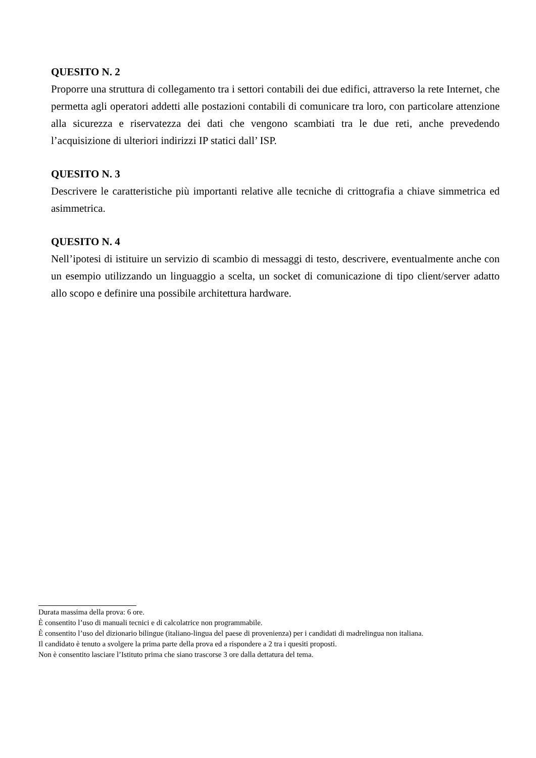QUESITO N. 2
Proporre una struttura di collegamento tra i settori contabili dei due edifici, attraverso la rete Internet, che permetta agli operatori addetti alle postazioni contabili di comunicare tra loro, con particolare attenzione alla sicurezza e riservatezza dei dati che vengono scambiati tra le due reti, anche prevedendo l’acquisizione di ulteriori indirizzi IP statici dall’ ISP.
QUESITO N. 3
Descrivere le caratteristiche più importanti relative alle tecniche di crittografia a chiave simmetrica ed asimmetrica.
QUESITO N. 4
Nell’ipotesi di istituire un servizio di scambio di messaggi di testo, descrivere, eventualmente anche con un esempio utilizzando un linguaggio a scelta, un socket di comunicazione di tipo client/server adatto allo scopo e definire una possibile architettura hardware.
Durata massima della prova: 6 ore.
È consentito l’uso di manuali tecnici e di calcolatrice non programmabile.
È consentito l’uso del dizionario bilingue (italiano-lingua del paese di provenienza) per i candidati di madrelingua non italiana.
Il candidato è tenuto a svolgere la prima parte della prova ed a rispondere a 2 tra i quesiti proposti.
Non è consentito lasciare l’Istituto prima che siano trascorse 3 ore dalla dettatura del tema.